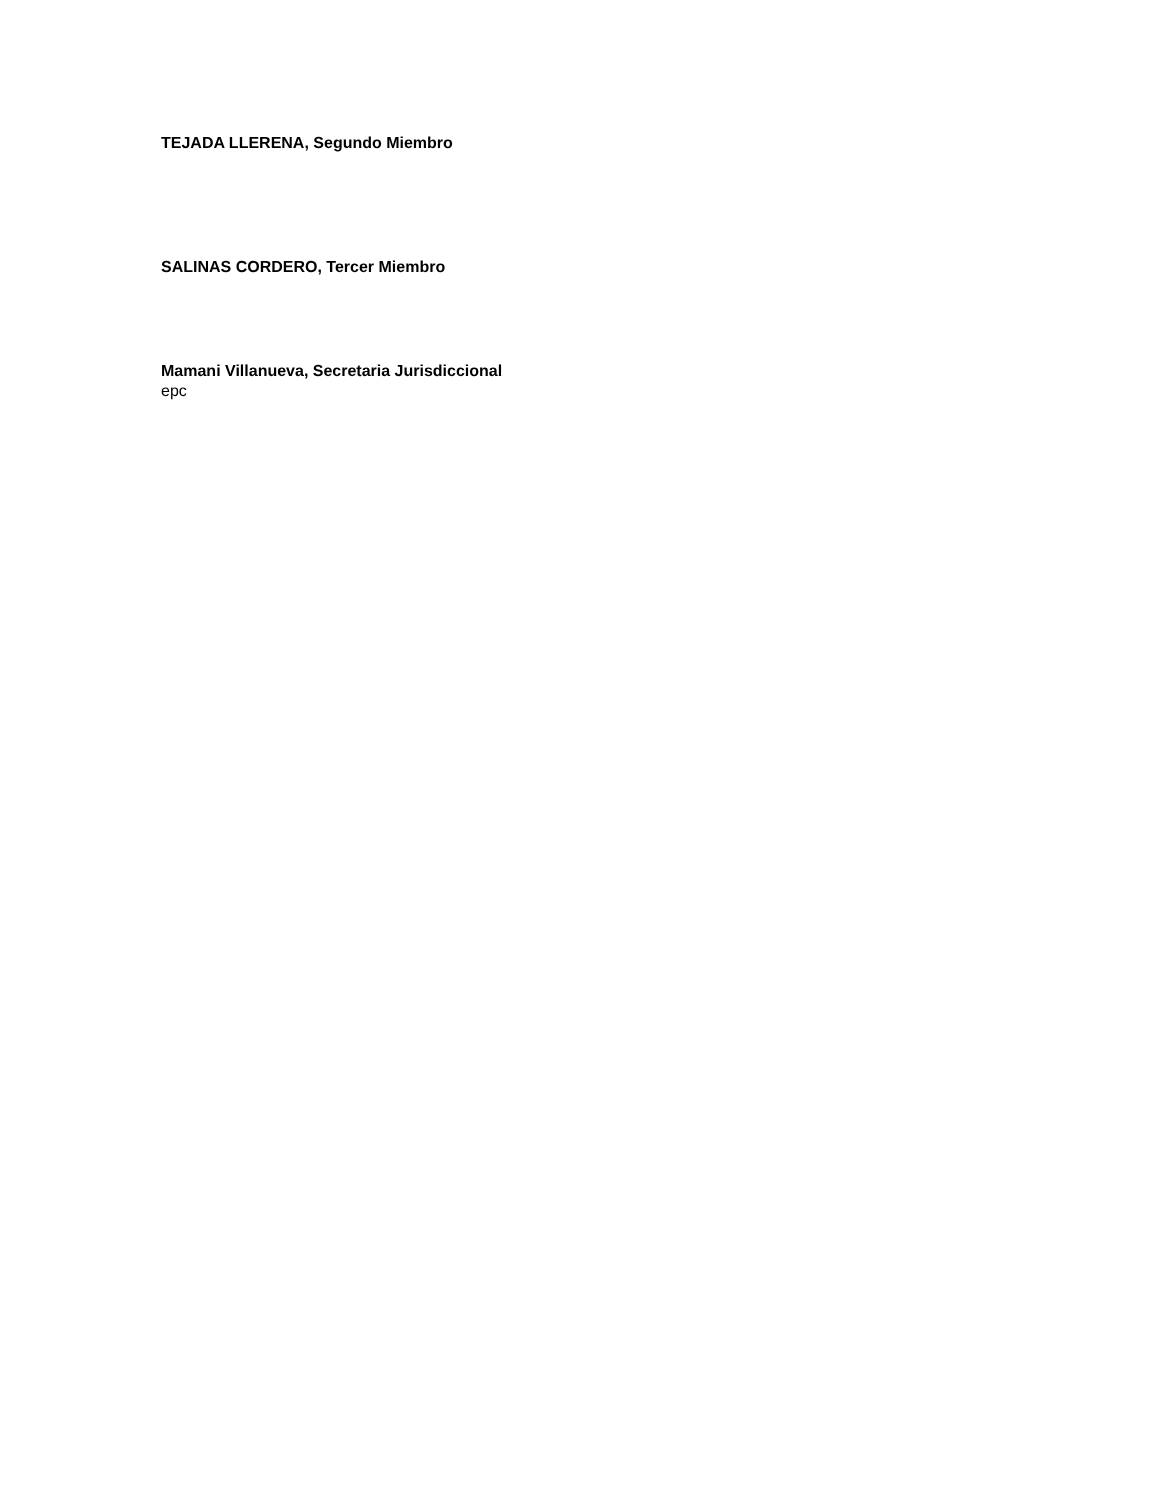TEJADA LLERENA, Segundo Miembro
SALINAS CORDERO, Tercer Miembro
Mamani Villanueva, Secretaria Jurisdiccional
epc